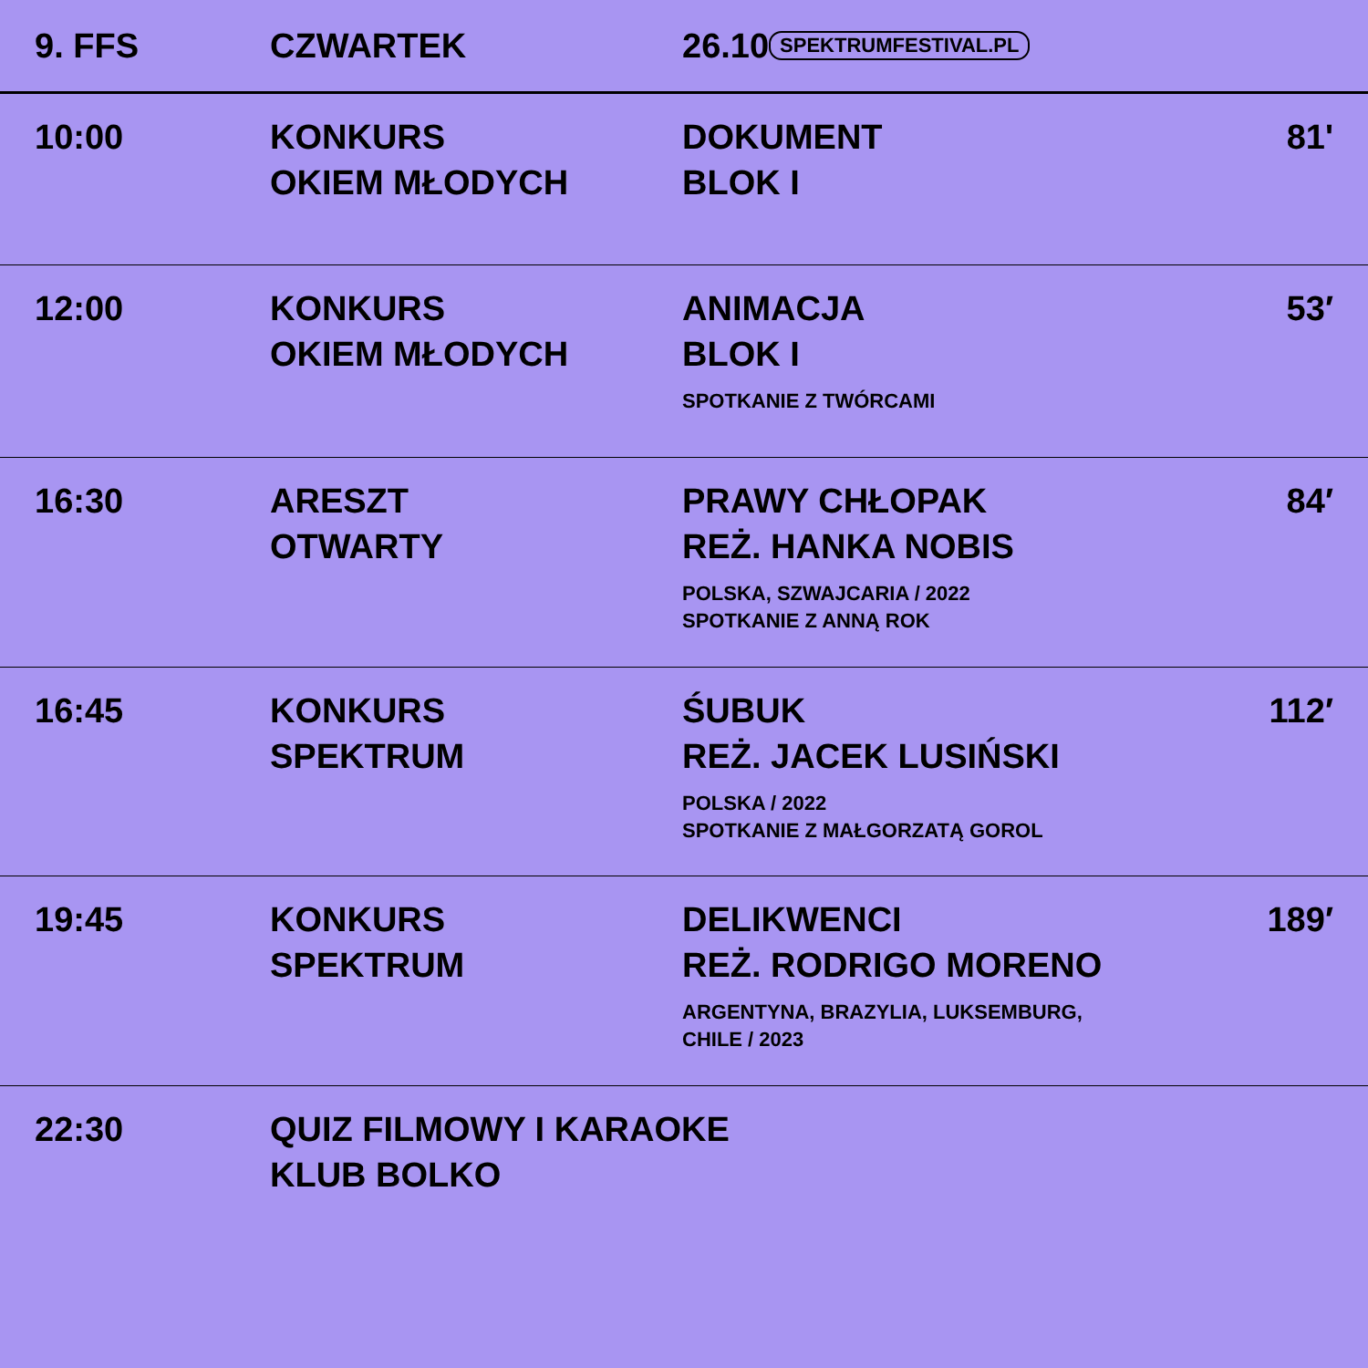9. FFS CZWARTEK 26.10
SPEKTRUMFESTIVAL.PL
| 10:00 | KONKURS OKIEM MŁODYCH | DOKUMENT BLOK I | 81' |
| 12:00 | KONKURS OKIEM MŁODYCH | ANIMACJA BLOK I SPOTKANIE Z TWÓRCAMI | 53′ |
| 16:30 | ARESZT OTWARTY | PRAWY CHŁOPAK REŻ. HANKA NOBIS POLSKA, SZWAJCARIA / 2022 SPOTKANIE Z ANNĄ ROK | 84′ |
| 16:45 | KONKURS SPEKTRUM | ŚUBUK REŻ. JACEK LUSIŃSKI POLSKA / 2022 SPOTKANIE Z MAŁGORZATĄ GOROL | 112′ |
| 19:45 | KONKURS SPEKTRUM | DELIKWENCI REŻ. RODRIGO MORENO ARGENTYNA, BRAZYLIA, LUKSEMBURG, CHILE / 2023 | 189′ |
| 22:30 | QUIZ FILMOWY I KARAOKE KLUB BOLKO | | |